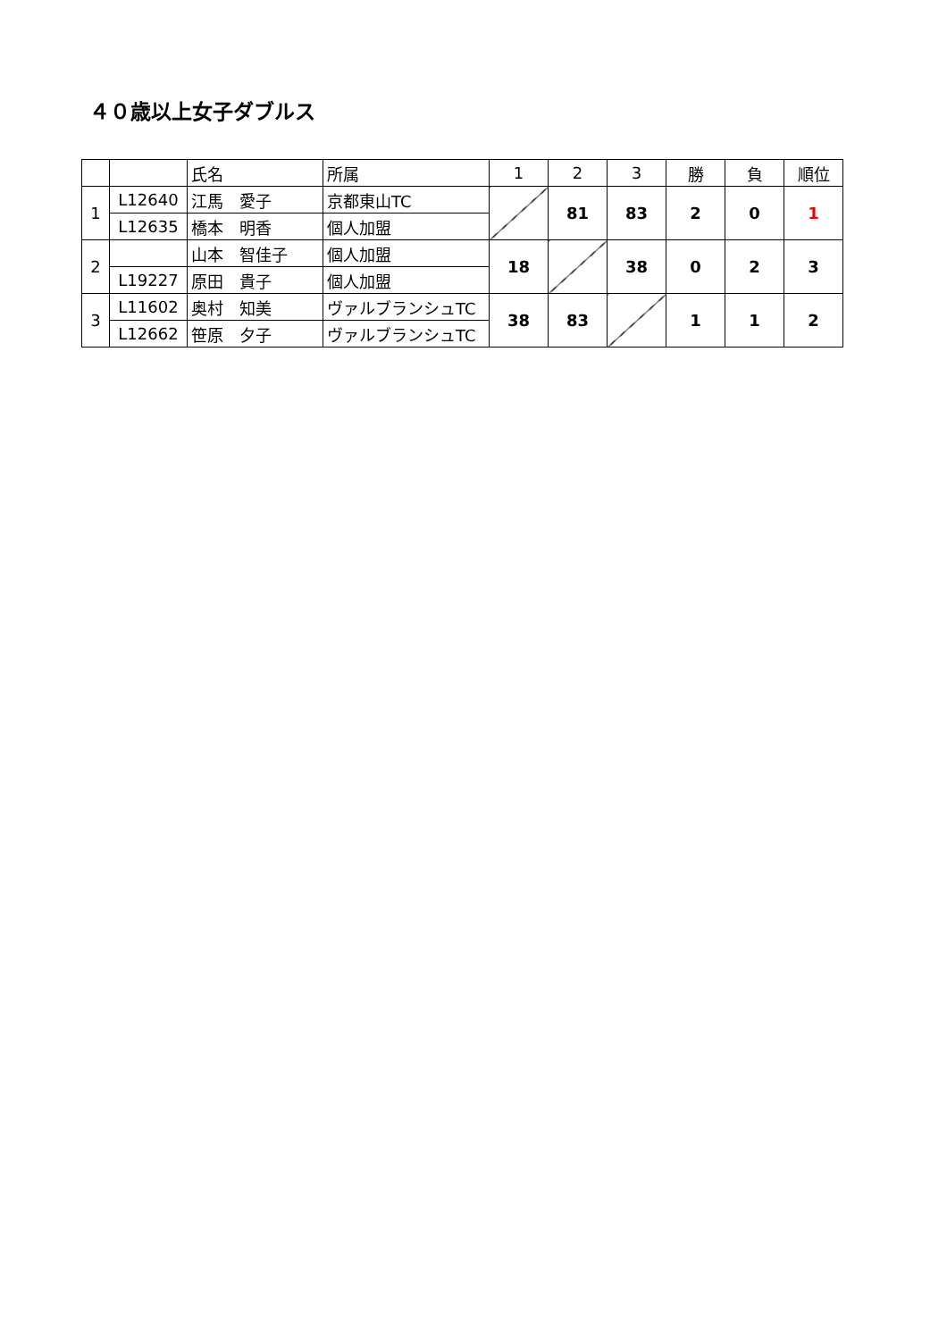４０歳以上女子ダブルス
| | | 氏名 | 所属 | 1 | 2 | 3 | 勝 | 負 | 順位 |
| 1 | L12640 | 江馬 愛子 | 京都東山TC | | 81 | 83 | 2 | 0 | 1 |
| | L12635 | 橋本 明香 | 個人加盟 | | | | | | |
| 2 | | 山本 智佳子 | 個人加盟 | 18 | | 38 | 0 | 2 | 3 |
| | L19227 | 原田 貴子 | 個人加盟 | | | | | | |
| 3 | L11602 | 奥村 知美 | ヴァルブランシュTC | 38 | 83 | | 1 | 1 | 2 |
| | L12662 | 笹原 夕子 | ヴァルブランシュTC | | | | | | |